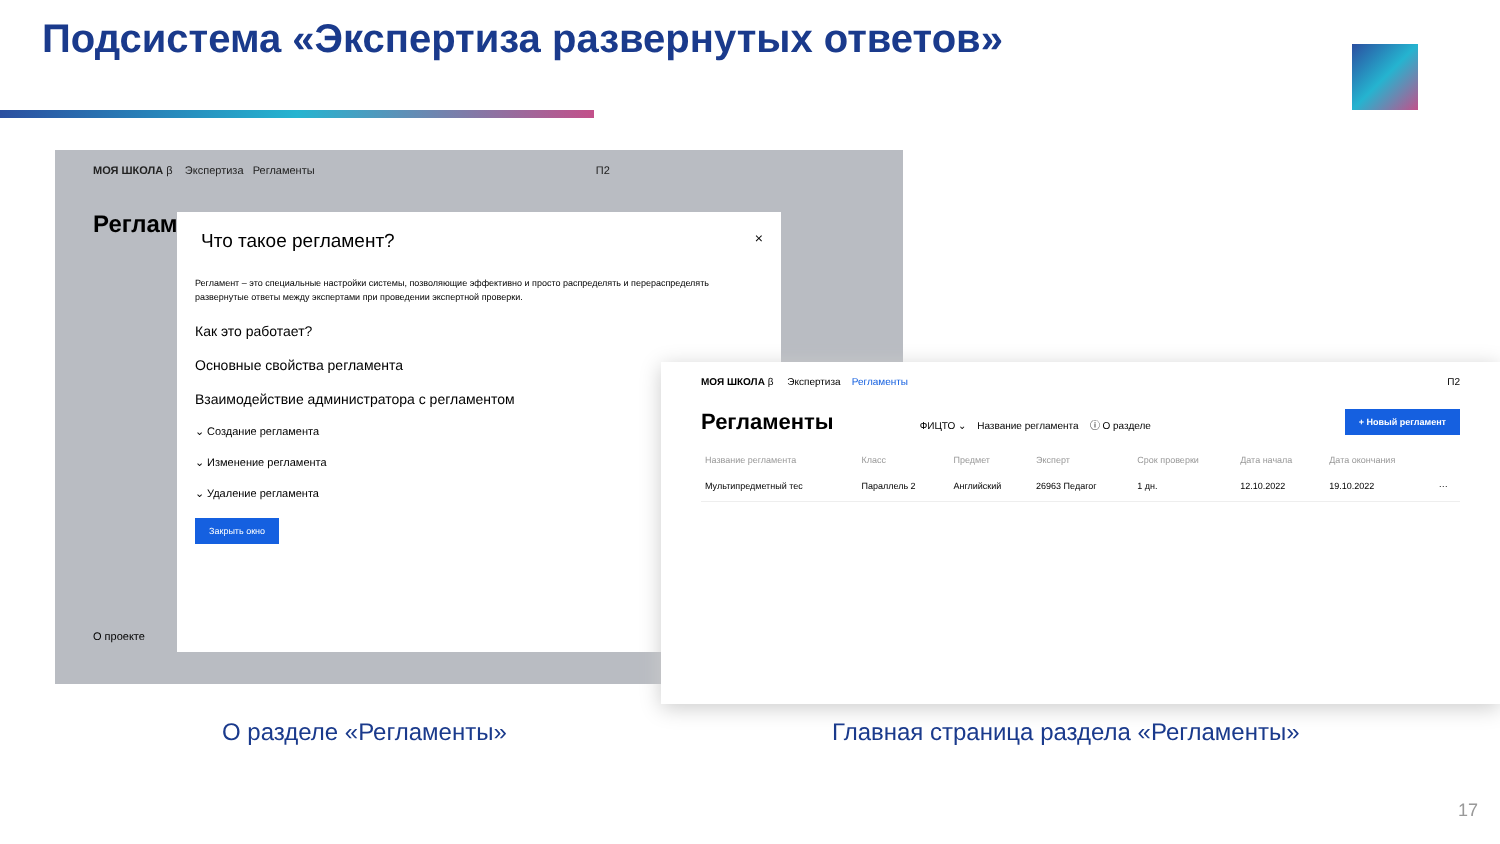Подсистема «Экспертиза развернутых ответов»
МОЯ ШКОЛА β Экспертиза Регламенты П2
Реглам
О проекте
Что такое регламент? ×
Регламент – это специальные настройки системы, позволяющие эффективно и просто распределять и перераспределять развернутые ответы между экспертами при проведении экспертной проверки.
Как это работает?
Основные свойства регламента
Взаимодействие администратора с регламентом
⌄ Создание регламента
⌄ Изменение регламента
⌄ Удаление регламента
Закрыть окно
МОЯ ШКОЛА β Экспертиза Регламенты П2
Регламенты ФИЦТО ⌄ Название регламента ⓘ О разделе + Новый регламент
| Название регламента | Класс | Предмет | Эксперт | Срок проверки | Дата начала | Дата окончания | |
| --- | --- | --- | --- | --- | --- | --- | --- |
| Мультипредметный тес | Параллель 2 | Английский | 26963 Педагог | 1 дн. | 12.10.2022 | 19.10.2022 | ··· |
О разделе «Регламенты»
Главная страница раздела «Регламенты»
17